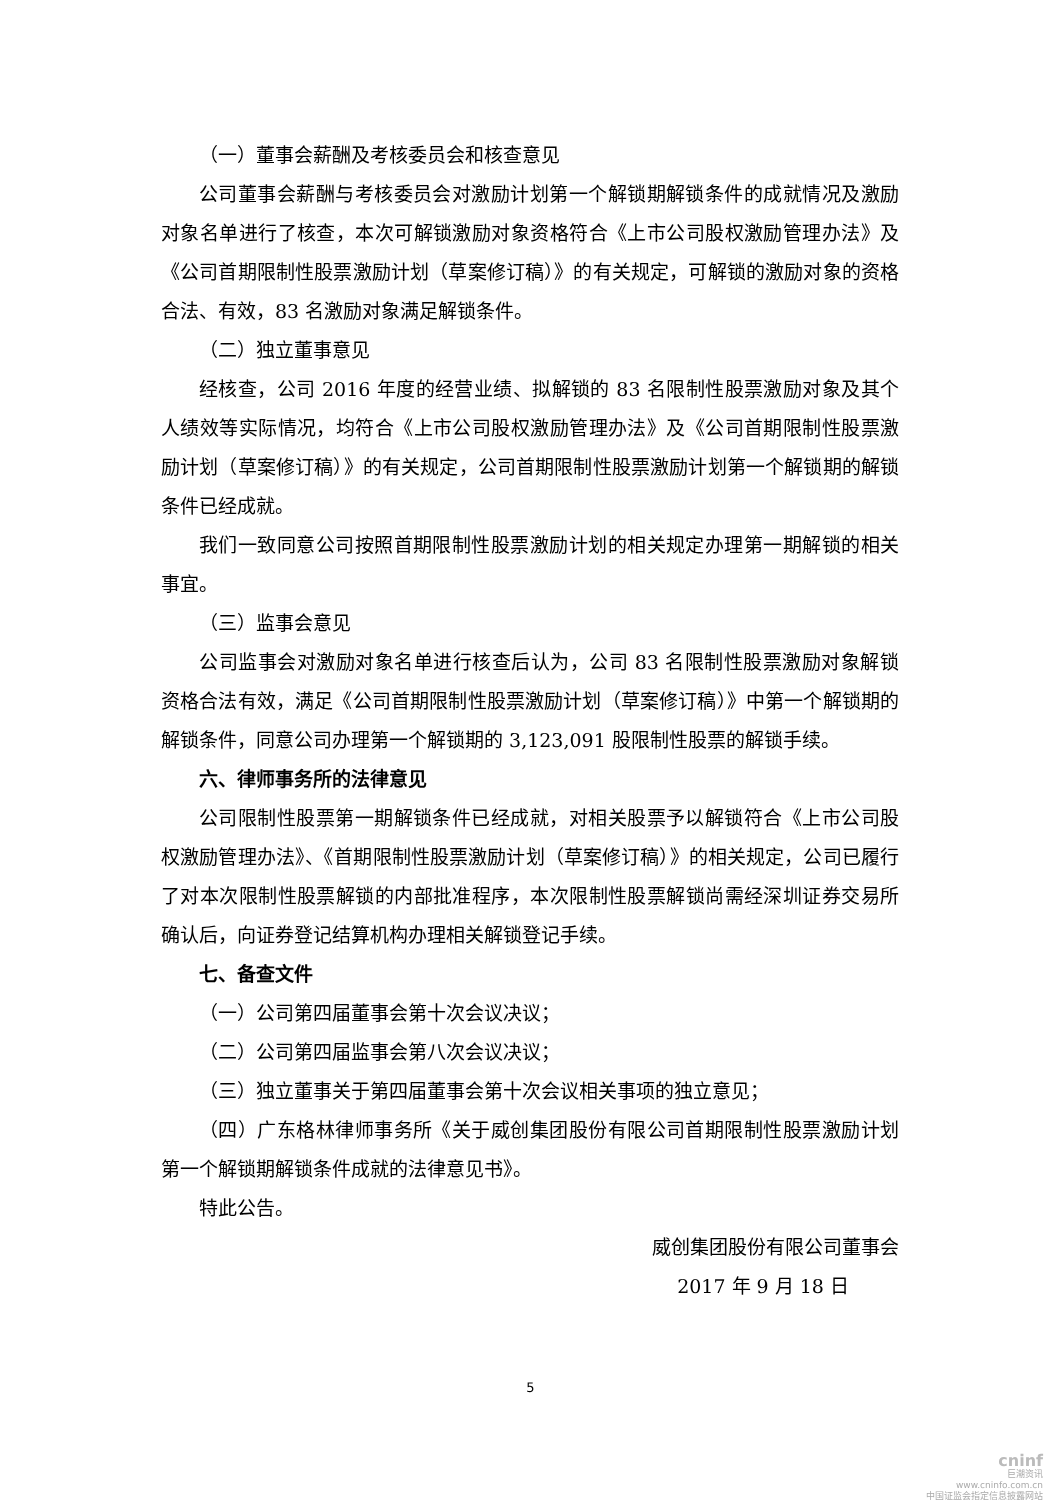（一）董事会薪酬及考核委员会和核查意见
公司董事会薪酬与考核委员会对激励计划第一个解锁期解锁条件的成就情况及激励对象名单进行了核查，本次可解锁激励对象资格符合《上市公司股权激励管理办法》及《公司首期限制性股票激励计划（草案修订稿）》的有关规定，可解锁的激励对象的资格合法、有效，83 名激励对象满足解锁条件。
（二）独立董事意见
经核查，公司 2016 年度的经营业绩、拟解锁的 83 名限制性股票激励对象及其个人绩效等实际情况，均符合《上市公司股权激励管理办法》及《公司首期限制性股票激励计划（草案修订稿）》的有关规定，公司首期限制性股票激励计划第一个解锁期的解锁条件已经成就。
我们一致同意公司按照首期限制性股票激励计划的相关规定办理第一期解锁的相关事宜。
（三）监事会意见
公司监事会对激励对象名单进行核查后认为，公司 83 名限制性股票激励对象解锁资格合法有效，满足《公司首期限制性股票激励计划（草案修订稿）》中第一个解锁期的解锁条件，同意公司办理第一个解锁期的 3,123,091 股限制性股票的解锁手续。
六、律师事务所的法律意见
公司限制性股票第一期解锁条件已经成就，对相关股票予以解锁符合《上市公司股权激励管理办法》、《首期限制性股票激励计划（草案修订稿）》的相关规定，公司已履行了对本次限制性股票解锁的内部批准程序，本次限制性股票解锁尚需经深圳证券交易所确认后，向证券登记结算机构办理相关解锁登记手续。
七、备查文件
（一）公司第四届董事会第十次会议决议；
（二）公司第四届监事会第八次会议决议；
（三）独立董事关于第四届董事会第十次会议相关事项的独立意见；
（四）广东格林律师事务所《关于威创集团股份有限公司首期限制性股票激励计划第一个解锁期解锁条件成就的法律意见书》。
特此公告。
威创集团股份有限公司董事会
2017 年 9 月 18 日
5
cninf
巨潮资讯
www.cninfo.com.cn
中国证监会指定信息披露网站